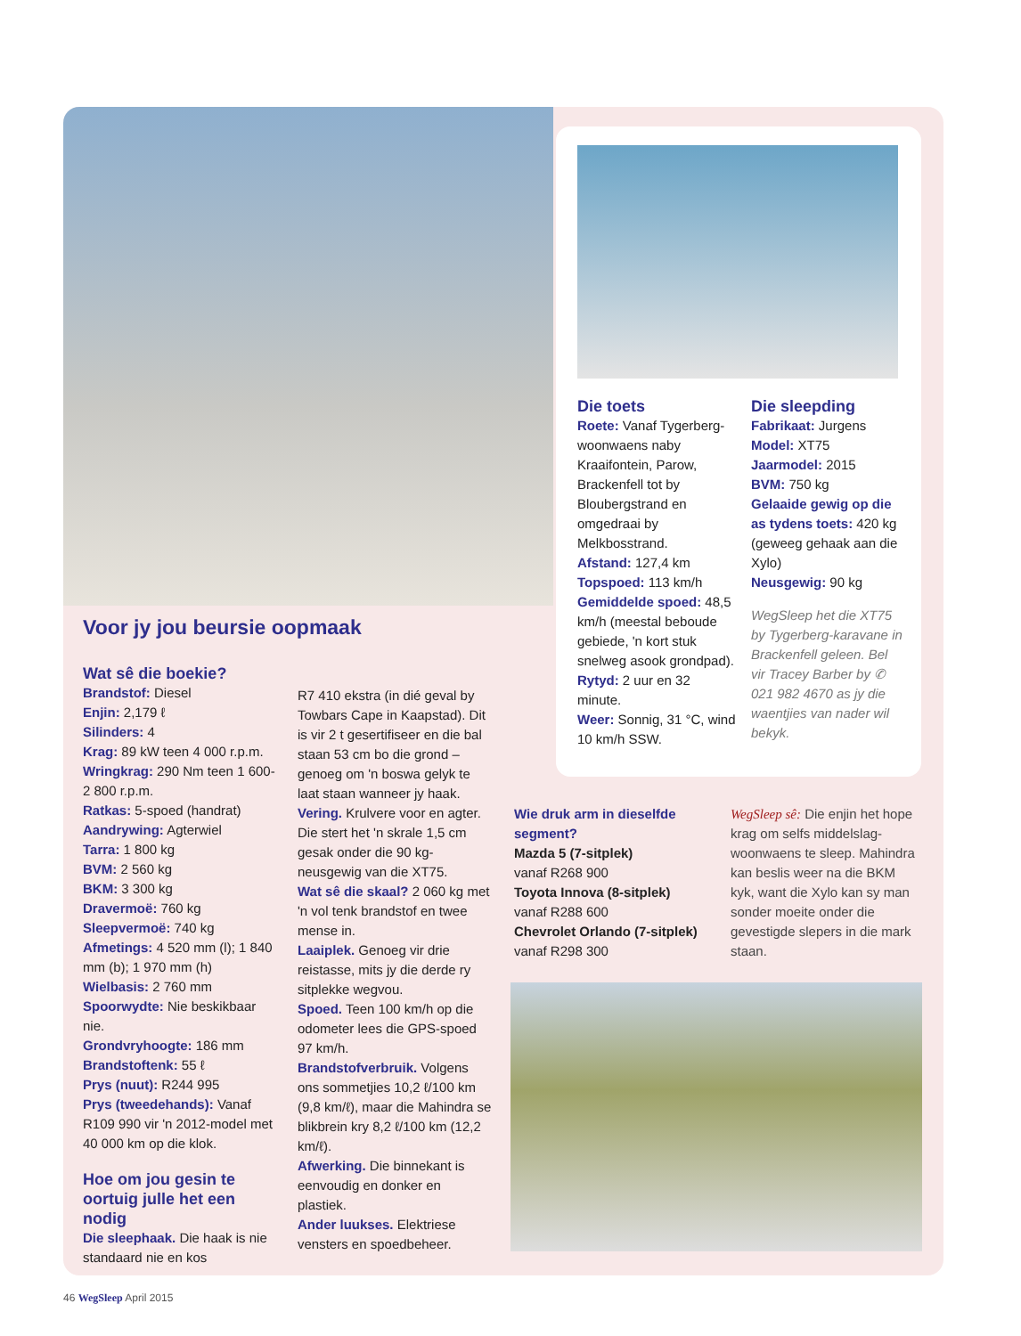Voor jy jou beursie oopmaak
Wat sê die boekie?
Brandstof: Diesel
Enjin: 2,179 ℓ
Silinders: 4
Krag: 89 kW teen 4 000 r.p.m.
Wringkrag: 290 Nm teen 1 600-2 800 r.p.m.
Ratkas: 5-spoed (handrat)
Aandrywing: Agterwiel
Tarra: 1 800 kg
BVM: 2 560 kg
BKM: 3 300 kg
Dravermoë: 760 kg
Sleepvermoë: 740 kg
Afmetings: 4 520 mm (l); 1 840 mm (b); 1 970 mm (h)
Wielbasis: 2 760 mm
Spoorwydte: Nie beskikbaar nie.
Grondvryhoogte: 186 mm
Brandstoftenk: 55 ℓ
Prys (nuut): R244 995
Prys (tweedehands): Vanaf R109 990 vir 'n 2012-model met 40 000 km op die klok.
Hoe om jou gesin te oortuig julle het een nodig
Die sleephaak. Die haak is nie standaard nie en kos
R7 410 ekstra (in dié geval by Towbars Cape in Kaapstad). Dit is vir 2 t gesertifiseer en die bal staan 53 cm bo die grond – genoeg om 'n boswa gelyk te laat staan wanneer jy haak.
Vering. Krulvere voor en agter. Die stert het 'n skrale 1,5 cm gesak onder die 90 kg-neusgewig van die XT75.
Wat sê die skaal? 2 060 kg met 'n vol tenk brandstof en twee mense in.
Laaiplek. Genoeg vir drie reistasse, mits jy die derde ry sitplekke wegvou.
Spoed. Teen 100 km/h op die odometer lees die GPS-spoed 97 km/h.
Brandstofverbruik. Volgens ons sommetjies 10,2 ℓ/100 km (9,8 km/ℓ), maar die Mahindra se blikbrein kry 8,2 ℓ/100 km (12,2 km/ℓ).
Afwerking. Die binnekant is eenvoudig en donker en plastiek.
Ander luukses. Elektriese vensters en spoedbeheer.
Die toets
Roete: Vanaf Tygerberg-woonwaens naby Kraaifontein, Parow, Brackenfell tot by Bloubergstrand en omgedraai by Melkbosstrand.
Afstand: 127,4 km
Topspoed: 113 km/h
Gemiddelde spoed: 48,5 km/h (meestal beboude gebiede, 'n kort stuk snelweg asook grondpad).
Rytyd: 2 uur en 32 minute.
Weer: Sonnig, 31 °C, wind 10 km/h SSW.
Die sleepding
Fabrikaat: Jurgens
Model: XT75
Jaarmodel: 2015
BVM: 750 kg
Gelaaide gewig op die as tydens toets: 420 kg (geweeg gehaak aan die Xylo)
Neusgewig: 90 kg
WegSleep het die XT75 by Tygerberg-karavane in Brackenfell geleen. Bel vir Tracey Barber by ✆ 021 982 4670 as jy die waentjies van nader wil bekyk.
Wie druk arm in dieselfde segment?
Mazda 5 (7-sitplek)
vanaf R268 900
Toyota Innova (8-sitplek)
vanaf R288 600
Chevrolet Orlando (7-sitplek)
vanaf R298 300
WegSleep sê: Die enjin het hope krag om selfs middelslag-woonwaens te sleep. Mahindra kan beslis weer na die BKM kyk, want die Xylo kan sy man sonder moeite onder die gevestigde slepers in die mark staan.
46 WegSleep April 2015